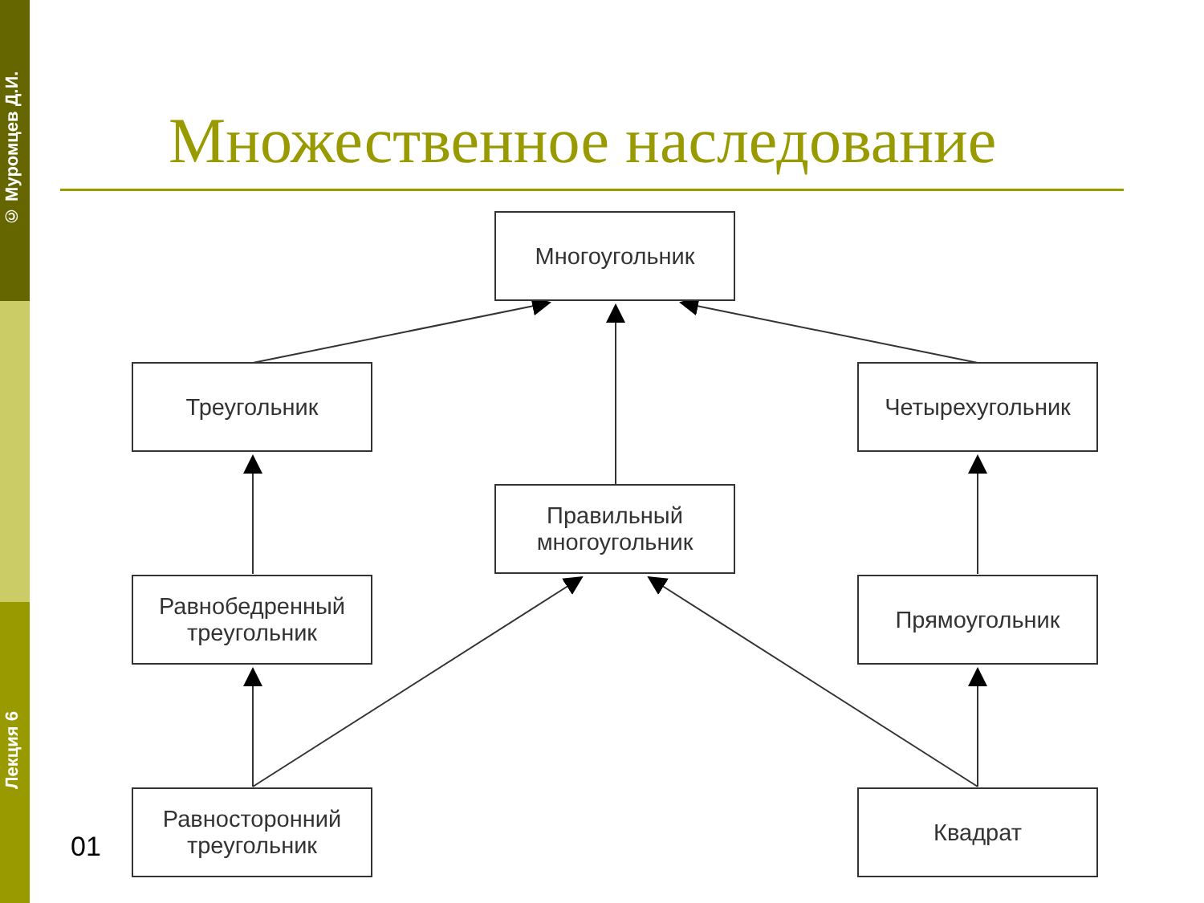© Муромцев Д.И.
Лекция 6
Множественное наследование
Многоугольник
Треугольник Четырехугольник
Правильный
многоугольник
Равнобедренный
треугольник
Прямоугольник
01
Равносторонний
треугольник
Квадрат